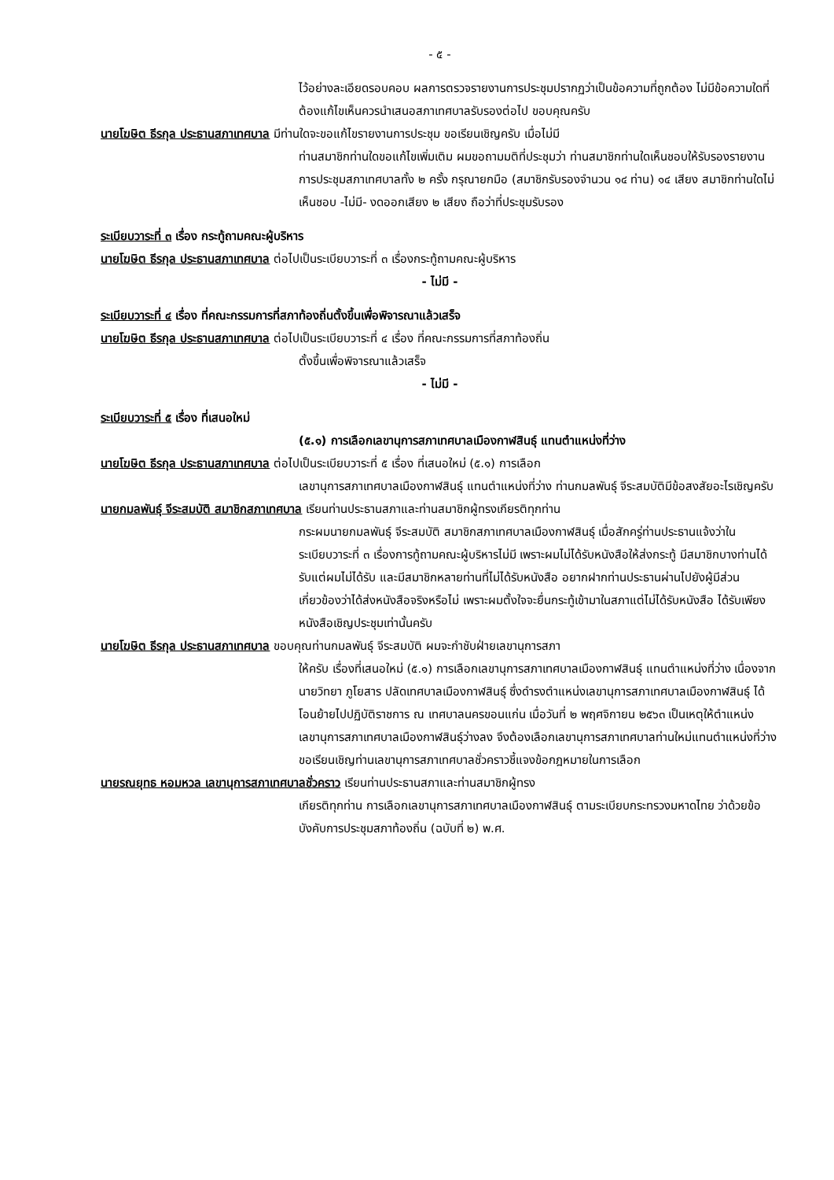- ๕ -
ไว้อย่างละเอียดรอบคอบ ผลการตรวจรายงานการประชุมปรากฏว่าเป็นข้อความที่ถูกต้อง ไม่มีข้อความใดที่ต้องแก้ไขเห็นควรนำเสนอสภาเทศบาลรับรองต่อไป ขอบคุณครับ
นายโฆษิต ธีรกุล ประธานสภาเทศบาล มีท่านใดจะขอแก้ไขรายงานการประชุม ขอเรียนเชิญครับ เมื่อไม่มี
ท่านสมาชิกท่านใดขอแก้ไขเพิ่มเติม ผมขอถามมติที่ประชุมว่า ท่านสมาชิกท่านใดเห็นชอบให้รับรองรายงานการประชุมสภาเทศบาลทั้ง ๒ ครั้ง กรุณายกมือ (สมาชิกรับรองจำนวน ๑๔ ท่าน) ๑๔ เสียง สมาชิกท่านใดไม่เห็นชอบ -ไม่มี- งดออกเสียง ๒ เสียง ถือว่าที่ประชุมรับรอง
ระเบียบวาระที่ ๓ เรื่อง กระทู้ถามคณะผู้บริหาร
นายโฆษิต ธีรกุล ประธานสภาเทศบาล ต่อไปเป็นระเบียบวาระที่ ๓ เรื่องกระทู้ถามคณะผู้บริหาร
- ไม่มี -
ระเบียบวาระที่ ๔ เรื่อง ที่คณะกรรมการที่สภาท้องถิ่นตั้งขึ้นเพื่อพิจารณาแล้วเสร็จ
นายโฆษิต ธีรกุล ประธานสภาเทศบาล ต่อไปเป็นระเบียบวาระที่ ๔ เรื่อง ที่คณะกรรมการที่สภาท้องถิ่น
ตั้งขึ้นเพื่อพิจารณาแล้วเสร็จ
- ไม่มี -
ระเบียบวาระที่ ๕ เรื่อง ที่เสนอใหม่
(๕.๑) การเลือกเลขานุการสภาเทศบาลเมืองกาฬสินธุ์ แทนตำแหน่งที่ว่าง
นายโฆษิต ธีรกุล ประธานสภาเทศบาล ต่อไปเป็นระเบียบวาระที่ ๕ เรื่อง ที่เสนอใหม่ (๕.๑) การเลือก
เลขานุการสภาเทศบาลเมืองกาฬสินธุ์ แทนตำแหน่งที่ว่าง ท่านกมลพันธุ์ จีระสมบัติมีข้อสงสัยอะไรเชิญครับ
นายกมลพันธุ์ จีระสมบัติ สมาชิกสภาเทศบาล เรียนท่านประธานสภาและท่านสมาชิกผู้ทรงเกียรติทุกท่าน
กระผมนายกมลพันธุ์ จีระสมบัติ สมาชิกสภาเทศบาลเมืองกาฬสินธุ์ เมื่อสักครู่ท่านประธานแจ้งว่าในระเบียบวาระที่ ๓ เรื่องการทู้ถามคณะผู้บริหารไม่มี เพราะผมไม่ได้รับหนังสือให้ส่งกระทู้ มีสมาชิกบางท่านได้รับแต่ผมไม่ได้รับ และมีสมาชิกหลายท่านที่ไม่ได้รับหนังสือ อยากฝากท่านประธานผ่านไปยังผู้มีส่วนเกี่ยวข้องว่าได้ส่งหนังสือจริงหรือไม่ เพราะผมตั้งใจจะยื่นกระทู้เข้ามาในสภาแต่ไม่ได้รับหนังสือ ได้รับเพียงหนังสือเชิญประชุมเท่านั้นครับ
นายโฆษิต ธีรกุล ประธานสภาเทศบาล ขอบคุณท่านกมลพันธุ์ จีระสมบัติ ผมจะกำชับฝ่ายเลขานุการสภา
ให้ครับ เรื่องที่เสนอใหม่ (๕.๑) การเลือกเลขานุการสภาเทศบาลเมืองกาฬสินธุ์ แทนตำแหน่งที่ว่าง เนื่องจากนายวิทยา ภูโยสาร ปลัดเทศบาลเมืองกาฬสินธุ์ ซึ่งดำรงตำแหน่งเลขานุการสภาเทศบาลเมืองกาฬสินธุ์ ได้โอนย้ายไปปฏิบัติราชการ ณ เทศบาลนครขอนแก่น เมื่อวันที่ ๒ พฤศจิกายน ๒๕๖๓ เป็นเหตุให้ตำแหน่งเลขานุการสภาเทศบาลเมืองกาฬสินธุ์ว่างลง จึงต้องเลือกเลขานุการสภาเทศบาลท่านใหม่แทนตำแหน่งที่ว่าง ขอเรียนเชิญท่านเลขานุการสภาเทศบาลชั่วคราวชี้แจงข้อกฎหมายในการเลือก
นายรณยุทธ หอมหวล เลขานุการสภาเทศบาลชั่วคราว เรียนท่านประธานสภาและท่านสมาชิกผู้ทรง
เกียรติทุกท่าน การเลือกเลขานุการสภาเทศบาลเมืองกาฬสินธุ์ ตามระเบียบกระทรวงมหาดไทย ว่าด้วยข้อบังคับการประชุมสภาท้องถิ่น (ฉบับที่ ๒) พ.ศ.